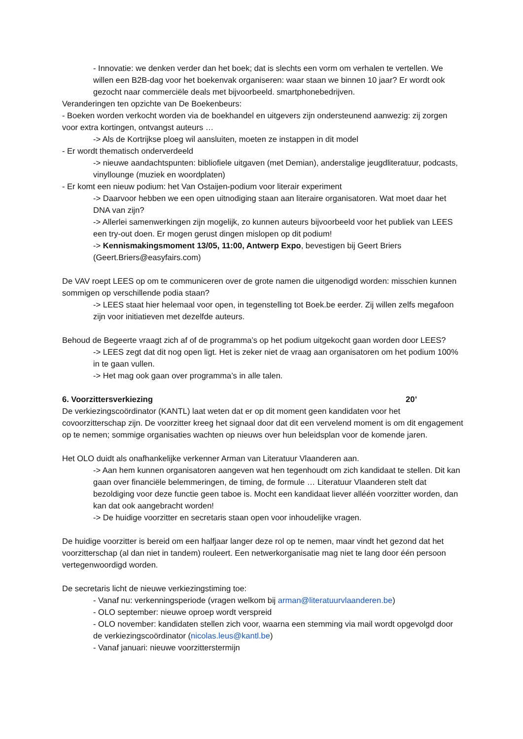- Innovatie: we denken verder dan het boek; dat is slechts een vorm om verhalen te vertellen. We willen een B2B-dag voor het boekenvak organiseren: waar staan we binnen 10 jaar? Er wordt ook gezocht naar commerciële deals met bijvoorbeeld. smartphonebedrijven.
Veranderingen ten opzichte van De Boekenbeurs:
- Boeken worden verkocht worden via de boekhandel en uitgevers zijn ondersteunend aanwezig: zij zorgen voor extra kortingen, ontvangst auteurs …
-> Als de Kortrijkse ploeg wil aansluiten, moeten ze instappen in dit model
- Er wordt thematisch onderverdeeld
-> nieuwe aandachtspunten: bibliofiele uitgaven (met Demian), anderstalige jeugdliteratuur, podcasts, vinyllounge (muziek en woordplaten)
- Er komt een nieuw podium: het Van Ostaijen-podium voor literair experiment
-> Daarvoor hebben we een open uitnodiging staan aan literaire organisatoren. Wat moet daar het DNA van zijn?
-> Allerlei samenwerkingen zijn mogelijk, zo kunnen auteurs bijvoorbeeld voor het publiek van LEES een try-out doen. Er mogen gerust dingen mislopen op dit podium!
-> Kennismakingsmoment 13/05, 11:00, Antwerp Expo, bevestigen bij Geert Briers (Geert.Briers@easyfairs.com)
De VAV roept LEES op om te communiceren over de grote namen die uitgenodigd worden: misschien kunnen sommigen op verschillende podia staan?
-> LEES staat hier helemaal voor open, in tegenstelling tot Boek.be eerder. Zij willen zelfs megafoon zijn voor initiatieven met dezelfde auteurs.
Behoud de Begeerte vraagt zich af of de programma’s op het podium uitgekocht gaan worden door LEES?
-> LEES zegt dat dit nog open ligt. Het is zeker niet de vraag aan organisatoren om het podium 100% in te gaan vullen.
-> Het mag ook gaan over programma’s in alle talen.
6. Voorzittersverkiezing 20’
De verkiezingscoördinator (KANTL) laat weten dat er op dit moment geen kandidaten voor het covoorzitterschap zijn. De voorzitter kreeg het signaal door dat dit een vervelend moment is om dit engagement op te nemen; sommige organisaties wachten op nieuws over hun beleidsplan voor de komende jaren.
Het OLO duidt als onafhankelijke verkenner Arman van Literatuur Vlaanderen aan.
-> Aan hem kunnen organisatoren aangeven wat hen tegenhoudt om zich kandidaat te stellen. Dit kan gaan over financiële belemmeringen, de timing, de formule … Literatuur Vlaanderen stelt dat bezoldiging voor deze functie geen taboe is. Mocht een kandidaat liever alléén voorzitter worden, dan kan dat ook aangebracht worden!
-> De huidige voorzitter en secretaris staan open voor inhoudelijke vragen.
De huidige voorzitter is bereid om een halfjaar langer deze rol op te nemen, maar vindt het gezond dat het voorzitterschap (al dan niet in tandem) rouleert. Een netwerkorganisatie mag niet te lang door één persoon vertegenwoordigd worden.
De secretaris licht de nieuwe verkiezingstiming toe:
- Vanaf nu: verkenningsperiode (vragen welkom bij arman@literatuurvlaanderen.be)
- OLO september: nieuwe oproep wordt verspreid
- OLO november: kandidaten stellen zich voor, waarna een stemming via mail wordt opgevolgd door de verkiezingscoördinator (nicolas.leus@kantl.be)
- Vanaf januari: nieuwe voorzitterstermijn